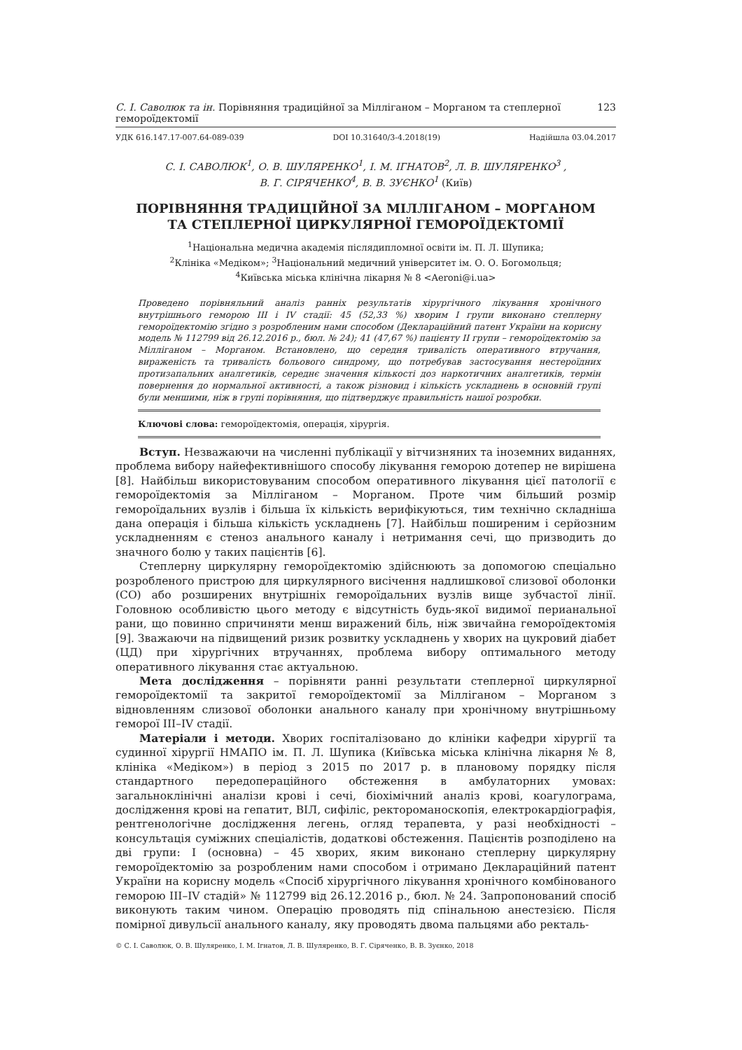С. І. Саволюк та ін. Порівняння традиційної за Мілліганом – Морганом та степлерної гемороїдектомії 123
УДК 616.147.17-007.64-089-039 DOI 10.31640/3-4.2018(19) Надійшла 03.04.2017
С. І. САВОЛЮК<sup>1</sup>, О. В. ШУЛЯРЕНКО<sup>1</sup>, І. М. ІГНАТОВ<sup>2</sup>, Л. В. ШУЛЯРЕНКО<sup>3</sup> ,
В. Г. СІРЯЧЕНКО<sup>4</sup>, В. В. ЗУЄНКО<sup>1</sup> (Київ)
ПОРІВНЯННЯ ТРАДИЦІЙНОЇ ЗА МІЛЛІГАНОМ – МОРГАНОМ
ТА СТЕПЛЕРНОЇ ЦИРКУЛЯРНОЇ ГЕМОРОЇДЕКТОМІЇ
<sup>1</sup> Національна медична академія післядипломної освіти ім. П. Л. Шупика;
<sup>2</sup> Клініка «Медіком»; <sup>3</sup>Національний медичний університет ім. О. О. Богомольця;
<sup>4</sup> Київська міська клінічна лікарня № 8 <Aeroni@i.ua>
Проведено порівняльний аналіз ранніх результатів хірургічного лікування хронічного внутрішнього геморою III і IV стадії: 45 (52,33 %) хворим I групи виконано степлерну гемороїдектомію згідно з розробленим нами способом (Деклараційний патент України на корисну модель № 112799 від 26.12.2016 р., бюл. № 24); 41 (47,67 %) пацієнту II групи – гемороїдектомію за Мілліганом – Морганом. Встановлено, що середня тривалість оперативного втручання, вираженість та тривалість больового синдрому, що потребував застосування нестероїдних протизапальних аналгетиків, середнє значення кількості доз наркотичних аналгетиків, термін повернення до нормальної активності, а також різновид і кількість ускладнень в основній групі були меншими, ніж в групі порівняння, що підтверджує правильність нашої розробки.
Ключові слова: гемороїдектомія, операція, хірургія.
Вступ. Незважаючи на численні публікації у вітчизняних та іноземних виданнях, проблема вибору найефективнішого способу лікування геморою дотепер не вирішена [8]. Найбільш використовуваним способом оперативного лікування цієї патології є гемороїдектомія за Мілліганом – Морганом. Проте чим більший розмір гемороїдальних вузлів і більша їх кількість верифікуються, тим технічно складніша дана операція і більша кількість ускладнень [7]. Найбільш поширеним і серйозним ускладненням є стеноз анального каналу і нетримання сечі, що призводить до значного болю у таких пацієнтів [6].
Степлерну циркулярну гемороїдектомію здійснюють за допомогою спеціально розробленого пристрою для циркулярного висічення надлишкової слизової оболонки (СО) або розширених внутрішніх гемороїдальних вузлів вище зубчастої лінії. Головною особливістю цього методу є відсутність будь-якої видимої перианальної рани, що повинно спричиняти менш виражений біль, ніж звичайна гемороїдектомія [9]. Зважаючи на підвищений ризик розвитку ускладнень у хворих на цукровий діабет (ЦД) при хірургічних втручаннях, проблема вибору оптимального методу оперативного лікування стає актуальною.
Мета дослідження – порівняти ранні результати степлерної циркулярної гемороїдектомії та закритої гемороїдектомії за Мілліганом – Морганом з відновленням слизової оболонки анального каналу при хронічному внутрішньому геморої III–IV стадії.
Матеріали і методи. Хворих госпіталізовано до клініки кафедри хірургії та судинної хірургії НМАПО ім. П. Л. Шупика (Київська міська клінічна лікарня № 8, клініка «Медіком») в період з 2015 по 2017 р. в плановому порядку після стандартного передопераційного обстеження в амбулаторних умовах: загальноклінічні аналізи крові і сечі, біохімічний аналіз крові, коагулограма, дослідження крові на гепатит, ВІЛ, сифіліс, ректороманоскопія, електрокардіографія, рентгенологічне дослідження легень, огляд терапевта, у разі необхідності – консультація суміжних спеціалістів, додаткові обстеження. Пацієнтів розподілено на дві групи: I (основна) – 45 хворих, яким виконано степлерну циркулярну гемороїдектомію за розробленим нами способом і отримано Деклараційний патент України на корисну модель «Спосіб хірургічного лікування хронічного комбінованого геморою III–IV стадій» № 112799 від 26.12.2016 р., бюл. № 24. Запропонований спосіб виконують таким чином. Операцію проводять під спінальною анестезією. Після помірної дивульсії анального каналу, яку проводять двома пальцями або ректаль-
© С. І. Саволюк, О. В. Шуляренко, І. М. Ігнатов, Л. В. Шуляренко, В. Г. Сіряченко, В. В. Зуєнко, 2018